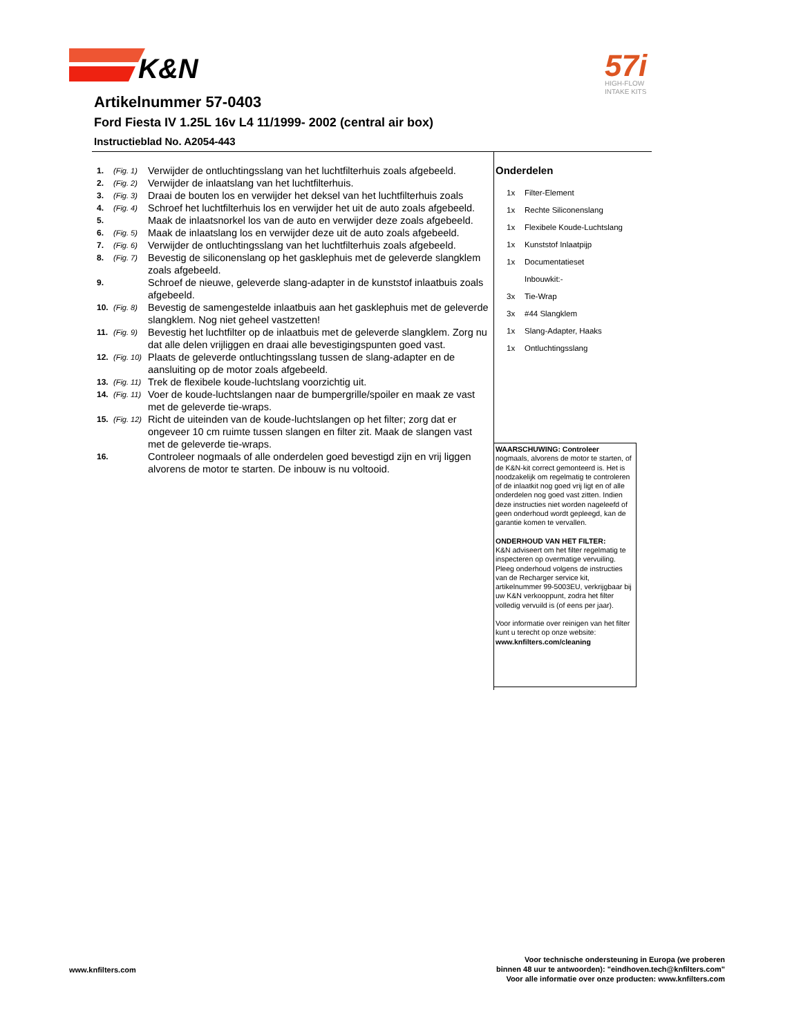K&N
57i
HIGH-FLOW
INTAKE KITS
Artikelnummer 57-0403
Ford Fiesta IV 1.25L 16v L4 11/1999- 2002 (central air box)
Instructieblad No. A2054-443
1. (Fig. 1) Verwijder de ontluchtingsslang van het luchtfilterhuis zoals afgebeeld.
2. (Fig. 2) Verwijder de inlaatslang van het luchtfilterhuis.
3. (Fig. 3) Draai de bouten los en verwijder het deksel van het luchtfilterhuis zoals
4. (Fig. 4) Schroef het luchtfilterhuis los en verwijder het uit de auto zoals afgebeeld.
5. Maak de inlaatsnorkel los van de auto en verwijder deze zoals afgebeeld.
6. (Fig. 5) Maak de inlaatslang los en verwijder deze uit de auto zoals afgebeeld.
7. (Fig. 6) Verwijder de ontluchtingsslang van het luchtfilterhuis zoals afgebeeld.
8. (Fig. 7) Bevestig de siliconenslang op het gasklephuis met de geleverde slangklem zoals afgebeeld.
9. Schroef de nieuwe, geleverde slang-adapter in de kunststof inlaatbuis zoals afgebeeld.
10. (Fig. 8) Bevestig de samengestelde inlaatbuis aan het gasklephuis met de geleverde slangklem. Nog niet geheel vastzetten!
11. (Fig. 9) Bevestig het luchtfilter op de inlaatbuis met de geleverde slangklem. Zorg nu dat alle delen vrijliggen en draai alle bevestigingspunten goed vast.
12. (Fig. 10) Plaats de geleverde ontluchtingsslang tussen de slang-adapter en de aansluiting op de motor zoals afgebeeld.
13. (Fig. 11) Trek de flexibele koude-luchtslang voorzichtig uit.
14. (Fig. 11) Voer de koude-luchtslangen naar de bumpergrille/spoiler en maak ze vast met de geleverde tie-wraps.
15. (Fig. 12) Richt de uiteinden van de koude-luchtslangen op het filter; zorg dat er ongeveer 10 cm ruimte tussen slangen en filter zit. Maak de slangen vast met de geleverde tie-wraps.
16. Controleer nogmaals of alle onderdelen goed bevestigd zijn en vrij liggen alvorens de motor te starten. De inbouw is nu voltooid.
Onderdelen
1x Filter-Element
1x Rechte Siliconenslang
1x Flexibele Koude-Luchtslang
1x Kunststof Inlaatpijp
1x Documentatieset
Inbouwkit:-
3x Tie-Wrap
3x #44 Slangklem
1x Slang-Adapter, Haaks
1x Ontluchtingsslang
WAARSCHUWING: Controleer nogmaals, alvorens de motor te starten, of de K&N-kit correct gemonteerd is. Het is noodzakelijk om regelmatig te controleren of de inlaatkit nog goed vrij ligt en of alle onderdelen nog goed vast zitten. Indien deze instructies niet worden nageleefd of geen onderhoud wordt gepleegd, kan de garantie komen te vervallen.
ONDERHOUD VAN HET FILTER:
K&N adviseert om het filter regelmatig te inspecteren op overmatige vervuiling. Pleeg onderhoud volgens de instructies van de Recharger service kit, artikelnummer 99-5003EU, verkrijgbaar bij uw K&N verkooppunt, zodra het filter volledig vervuild is (of eens per jaar).
Voor informatie over reinigen van het filter kunt u terecht op onze website: www.knfilters.com/cleaning
www.knfilters.com
Voor technische ondersteuning in Europa (we proberen
binnen 48 uur te antwoorden): "eindhoven.tech@knfilters.com"
Voor alle informatie over onze producten: www.knfilters.com